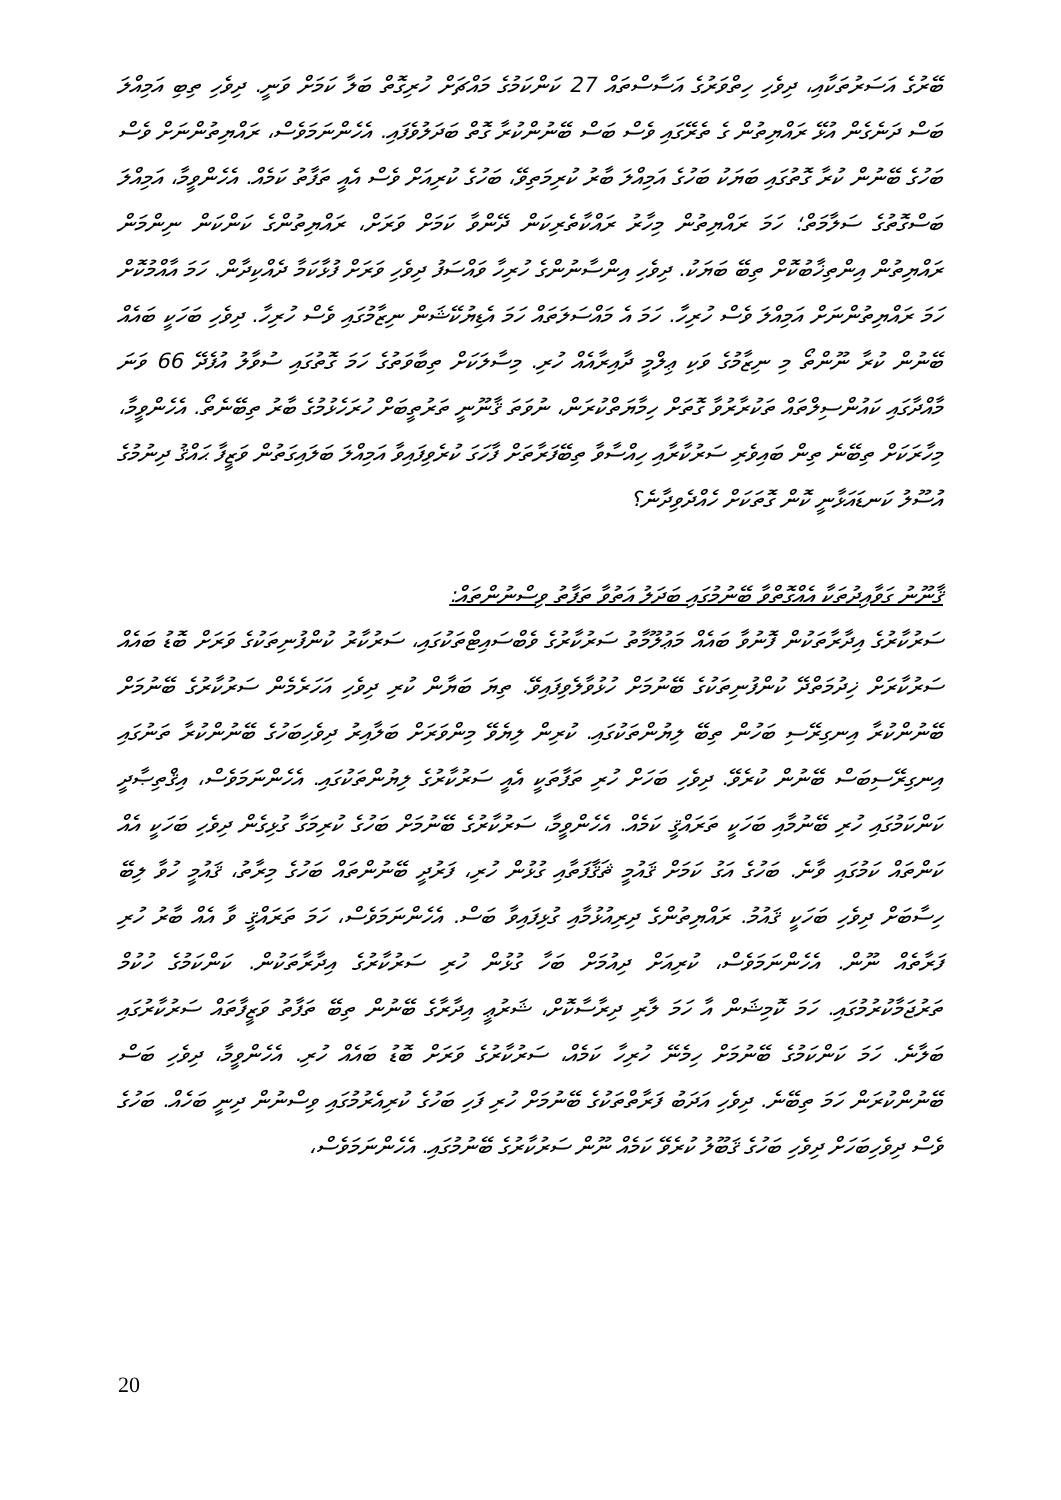ބޭރުގެ އަސަރުތަކާއި، ދިވެހި ހިތްވަރުގެ އަސާސްތައް 27 ކަންކަމުގެ މައްޗަށް ހުރިގޮތް ބަލާ ކަމަށް ވަނީ. ދިވެހި ތިބި އަމިއްލަ ބަސް ދަނެގެން އުޅޭ ރައްޔިތުން ގެ ތެރޭގައި ވެސް ބަސް ބޭނުންކުރާ ގޮތް ބަދަލުވެފައި. އެހެންނަމަވެސް، ރައްޔިތުންނަށް ވެސް ބަހުގެ ބޭނުން ކުރާ ގޮތުގައި ބަޔަކު ބަހުގެ އަމިއްލަ ބާރު ކުރިމަތިވޭ، ބަހުގެ ކުރިއަށް ވެސް އެއީ ތަފާތު ކަމެއް. އެހެންވީމާ، އަމިއްލަ ބަސްގޮތުގެ ސަލާމަތް؛ ހަމަ ރައްޔިތުން މިހާރު ރައްކާތެރިކަން ދޭންވާ ކަމަށް ވަރަށް، ރައްޔިތުންގެ ކަންކަން ނިންމަން ރައްޔިތުން އިންތިޚާބުކޮށް ތިބޭ ބަޔަކު. ދިވެހި އިންސާނުންގެ ހުރިހާ ވައްސަފު ދިވެހި ވަރަށް ފުޅާކަމާ ދެއްކިދާން. ހަމަ އާއްމުކޮށް ހަމަ ރައްޔިތުންނަށް އަމިއްލަ ވެސް ހުރިހާ. ހަމަ އެ މައްސަލަތައް ހަމަ އެޑިޔުކޭޝަން ނިޒާމުގައި ވެސް ހުރިހާ. ދިވެހި ބަހަކީ ބައެއް ބޭނުން ކުރާ ނޫންތޯ މި ނިޒާމުގެ ވަކި ޢިލްމީ ދާއިރާއެއް ހުރި. މިސާލަކަށް ތިބާވަތުގެ ހަމަ ގޮތުގައި ސުވާލު އުފެދޭ 66 ވަނަ މާއްދާގައި ކައުންސިލްތައް ތަކުރާރުވާ ގޮތަށް ހިމާޔަތްކުރަން، ނުވަތަ ޤާނޫނީ ތަރުތީބަށް ހުރަހެޅުމުގެ ބާރު ތިބޭނެތޯ. އެހެންވީމާ، މިހާރަކަށް ތިބޭނެ ތިން ބައިވެރި ސަރުކާރާއި ހިއްސާވާ ތިބޭފަރާތަށް ފާހަގަ ކުރެވިފައިވާ އަމިއްލަ ބަލައިގަތުން ވަޒީފާ ޙައްޤު ދިނުމުގެ އުސޫލު ކަނޑައަޅާނީ ކޮން ގޮތަކަށް ހެއްދެވިދާނެ؟
ޤާނޫނު ގަވާއިދުތަކާ އެއްގޮތްވާ ބޭނުމުގައި ބަދަލު އަތުވާ ތަފާތު ވިސްނުންތައް:
ސަރުކާރުގެ އިދާރާތަކުން ފޮނުވާ ބައެއް މަޢުލޫމާތު ސަރުކާރުގެ ވެބްސައިޓްތަކުގައި، ސަރުކާރު ކުންފުނިތަކުގެ ވަރަށް ބޮޑު ބައެއް ސަރުކާރަށް ޚިދުމަތްދޭ ކުންފުނިތަކުގެ ބޭނުމަށް ހުޅުވާލެވިފައިވޭ. ތިޔަ ބަޔާން ކުރި ދިވެހި އަހަރެމެން ސަރުކާރުގެ ބޭނުމަށް ބޭނުންކުރާ އިނގިރޭސި ބަހުން ތިބޭ ލިޔުންތަކުގައި. ކުރިން ލިޔެވޭ މިންވަރަށް ބަލާއިރު ދިވެހިބަހުގެ ބޭނުންކުރާ ތަނުގައި އިނގިރޭސިބަސް ބޭނުން ކުރެވޭ. ދިވެހި ބަހަށް ހުރި ތަފާތަކީ އެއީ ސަރުކާރުގެ ލިޔުންތަކުގައި. އެހެންނަމަވެސް، އިޤްތިޞާދީ ކަންކަމުގައި ހުރި ބޭނުމާއި ބަހަކީ ތަރައްޤީ ކަމެއް. އެހެންވީމާ، ސަރުކާރުގެ ބޭނުމަށް ބަހުގެ ކުރިމަގާ ގުޅިގެން ދިވެހި ބަހަކީ އެއް ކަންތައް ކަމުގައި ވާނެ. ބަހުގެ އަގު ކަމަށް ޤައުމީ ޘަޤާފަތާއި ގުޅުން ހުރި، ފަރުދީ ބޭނުންތައް ބަހުގެ މިރާތު، ޤައުމީ ހުވާ ލިބޭ ހިސާބަށް ދިވެހި ބަހަކީ ޤައުމު. ރައްޔިތުންގެ ދިރިއުޅުމާއި ގުޅިފައިވާ ބަސް. އެހެންނަމަވެސް، ހަމަ ތަރައްޤީ ވާ އެއް ބާރު ހުރި ފަރާތެއް ނޫން. އެހެންނަމަވެސް، ކުރިއަށް ދިއުމަށް ބަހާ ގުޅުން ހުރި ސަރުކާރުގެ އިދާރާތަކުން. ކަންކަމުގެ ހުކުމް ތަރުޖަމާކުރުމުގައި. ހަމަ ކޮމިޝަން އާ ހަމަ ލާރި ދިރާސާކޮށް، ޝަރުޢީ އިދާރާގެ ބޭނުން ތިބޭ ތަފާތު ވަޒީފާތައް ސަރުކާރުގައި ބަލާނެ. ހަމަ ކަންކަމުގެ ބޭނުމަށް ހިމެނޭ ހުރިހާ ކަމެއް، ސަރުކާރުގެ ވަރަށް ބޮޑު ބައެއް ހުރި. އެހެންވީމާ، ދިވެހި ބަސް ބޭނުންކުރަން ހަމަ ތިބޭނެ. ދިވެހި އަދަބު ފަރާތްތަކުގެ ބޭނުމަށް ހުރި ފަހި ބަހުގެ ކުރިއެރުމުގައި ވިސްނުން ދިނީ ބަހެއް. ބަހުގެ ވެސް ދިވެހިބަހަށް ދިވެހި ބަހުގެ ޤަބޫލު ކުރެވޭ ކަމެއް ނޫން ސަރުކާރުގެ ބޭނުމުގައި. އެހެންނަމަވެސް،
20